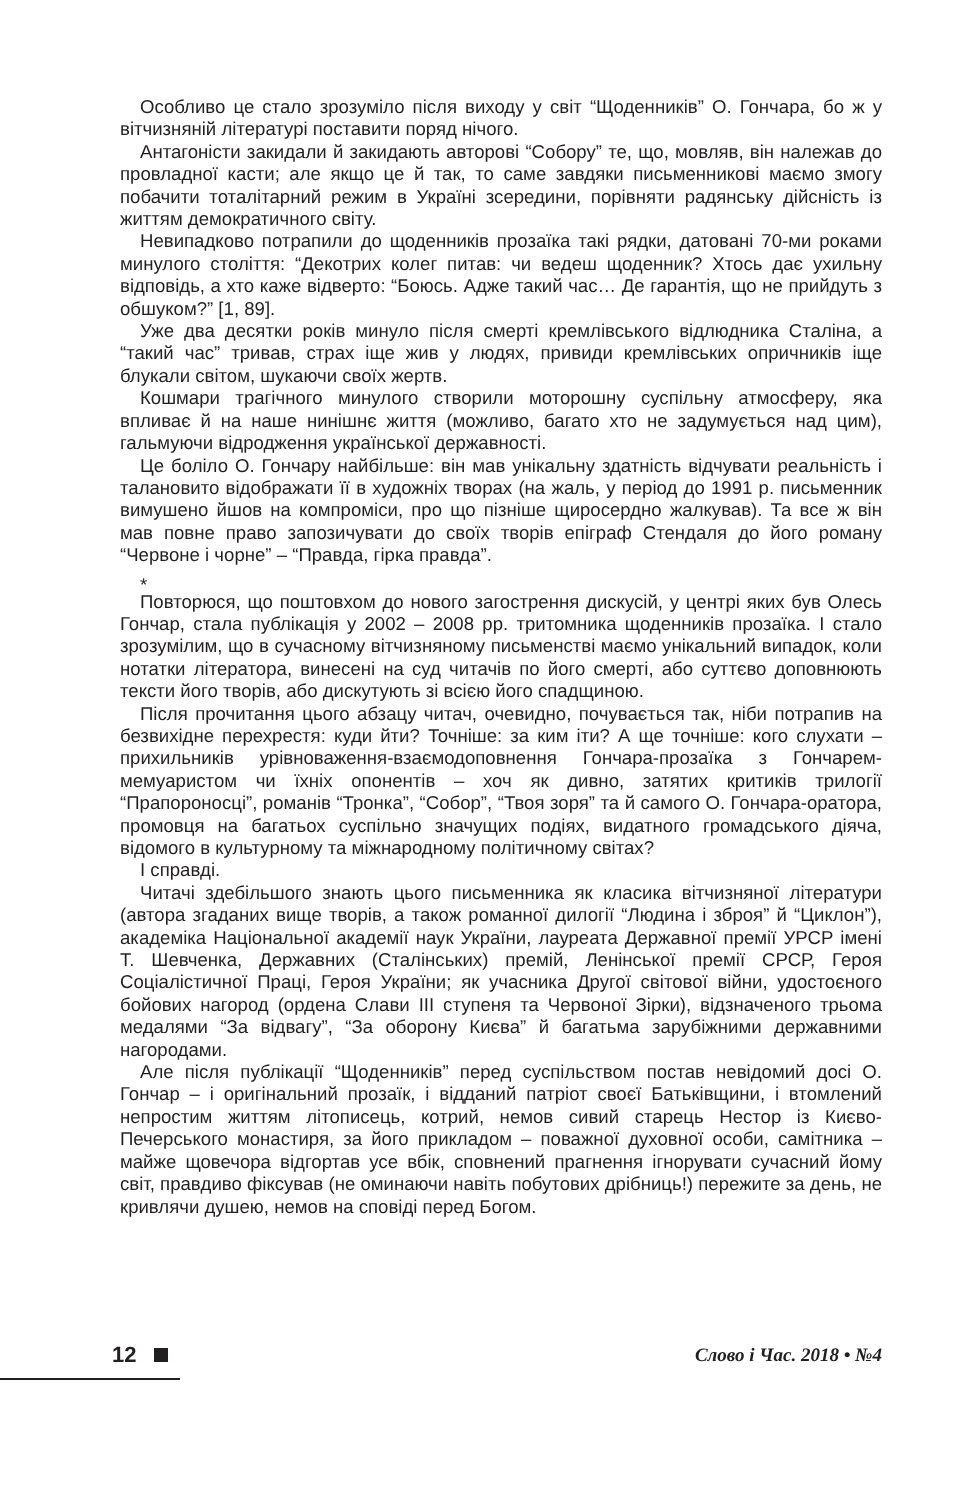Особливо це стало зрозуміло після виходу у світ “Щоденників” О. Гончара, бо ж у вітчизняній літературі поставити поряд нічого.
Антагоністи закидали й закидають авторові “Собору” те, що, мовляв, він належав до провладної касти; але якщо це й так, то саме завдяки письменникові маємо змогу побачити тоталітарний режим в Україні зсередини, порівняти радянську дійсність із життям демократичного світу.
Невипадково потрапили до щоденників прозаїка такі рядки, датовані 70-ми роками минулого століття: “Декотрих колег питав: чи ведеш щоденник? Хтось дає ухильну відповідь, а хто каже відверто: “Боюсь. Адже такий час… Де гарантія, що не прийдуть з обшуком?” [1, 89].
Уже два десятки років минуло після смерті кремлівського відлюдника Сталіна, а “такий час” тривав, страх іще жив у людях, привиди кремлівських опричників іще блукали світом, шукаючи своїх жертв.
Кошмари трагічного минулого створили моторошну суспільну атмосферу, яка впливає й на наше нинішнє життя (можливо, багато хто не задумується над цим), гальмуючи відродження української державності.
Це боліло О. Гончару найбільше: він мав унікальну здатність відчувати реальність і талановито відображати її в художніх творах (на жаль, у період до 1991 р. письменник вимушено йшов на компроміси, про що пізніше щиросердно жалкував). Та все ж він мав повне право запозичувати до своїх творів епіграф Стендаля до його роману “Червоне і чорне” – “Правда, гірка правда”.
*
Повторюся, що поштовхом до нового загострення дискусій, у центрі яких був Олесь Гончар, стала публікація у 2002 – 2008 рр. тритомника щоденників прозаїка. І стало зрозумілим, що в сучасному вітчизняному письменстві маємо унікальний випадок, коли нотатки літератора, винесені на суд читачів по його смерті, або суттєво доповнюють тексти його творів, або дискутують зі всією його спадщиною.
Після прочитання цього абзацу читач, очевидно, почувається так, ніби потрапив на безвихідне перехрестя: куди йти? Точніше: за ким іти? А ще точніше: кого слухати – прихильників урівноваження-взаємодоповнення Гончара-прозаїка з Гончарем-мемуаристом чи їхніх опонентів – хоч як дивно, затятих критиків трилогії “Прапороносці”, романів “Тронка”, “Собор”, “Твоя зоря” та й самого О. Гончара-оратора, промовця на багатьох суспільно значущих подіях, видатного громадського діяча, відомого в культурному та міжнародному політичному світах?
І справді.
Читачі здебільшого знають цього письменника як класика вітчизняної літератури (автора згаданих вище творів, а також романної дилогії “Людина і зброя” й “Циклон”), академіка Національної академії наук України, лауреата Державної премії УРСР імені Т. Шевченка, Державних (Сталінських) премій, Ленінської премії СРСР, Героя Соціалістичної Праці, Героя України; як учасника Другої світової війни, удостоєного бойових нагород (ордена Слави III ступеня та Червоної Зірки), відзначеного трьома медалями “За відвагу”, “За оборону Києва” й багатьма зарубіжними державними нагородами.
Але після публікації “Щоденників” перед суспільством постав невідомий досі О. Гончар – і оригінальний прозаїк, і відданий патріот своєї Батьківщини, і втомлений непростим життям літописець, котрий, немов сивий старець Нестор із Києво-Печерського монастиря, за його прикладом – поважної духовної особи, самітника – майже щовечора відгортав усе вбік, сповнений прагнення ігнорувати сучасний йому світ, правдиво фіксував (не оминаючи навіть побутових дрібниць!) пережите за день, не кривлячи душею, немов на сповіді перед Богом.
12
Слово і Час. 2018 • №4